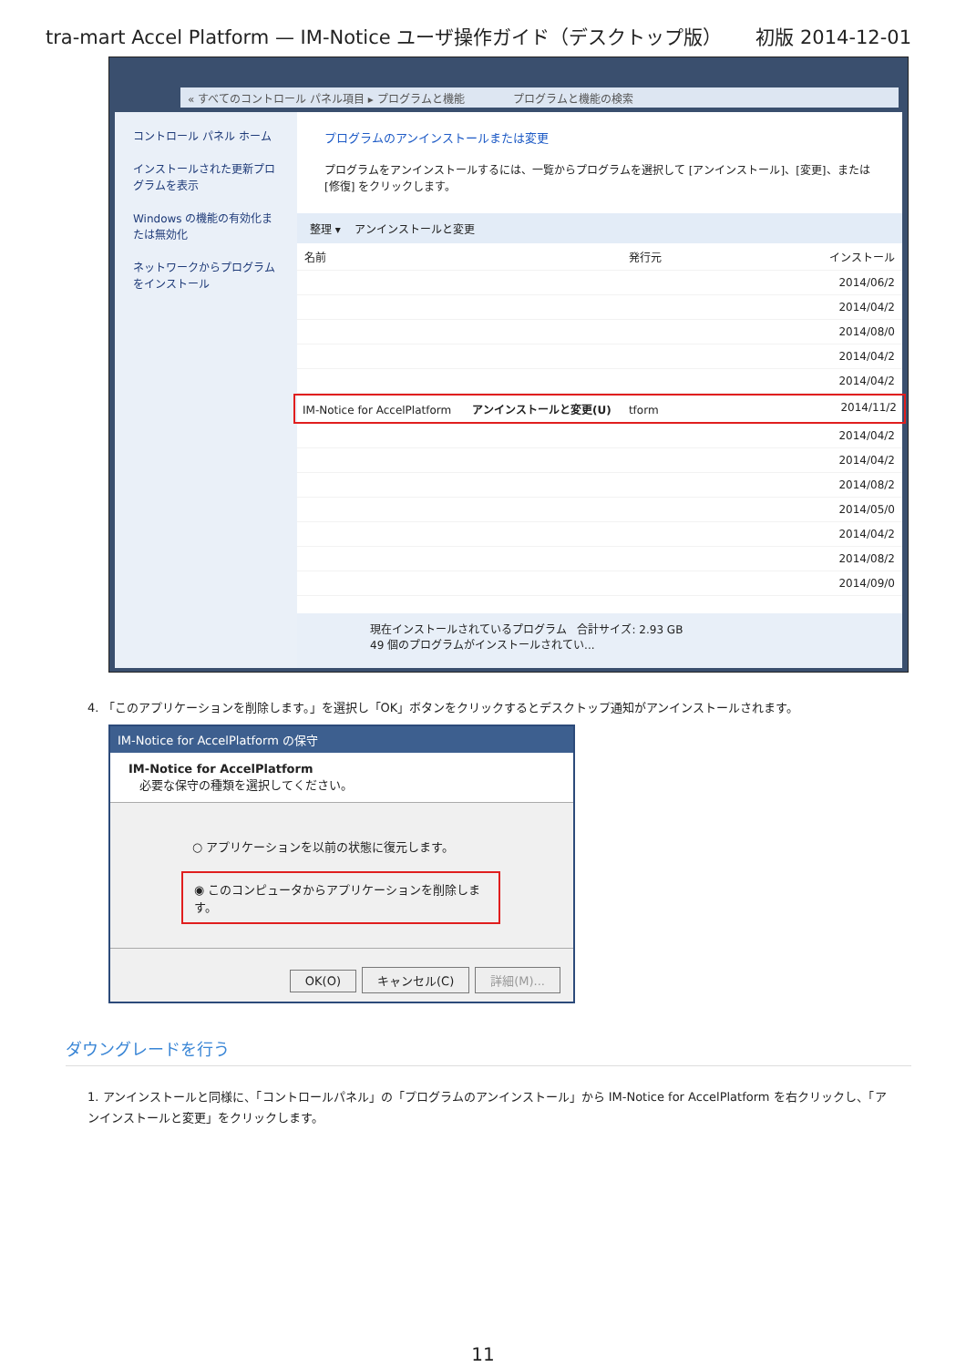tra-mart Accel Platform — IM-Notice ユーザ操作ガイド（デスクトップ版） 初版 2014-12-01
« すべてのコントロール パネル項目 ▸ プログラムと機能 プログラムと機能の検索
コントロール パネル ホーム
インストールされた更新プログラムを表示
Windows の機能の有効化または無効化
ネットワークからプログラムをインストール
プログラムのアンインストールまたは変更
プログラムをアンインストールするには、一覧からプログラムを選択して [アンインストール]、[変更]、または [修復] をクリックします。
整理 ▾ アンインストールと変更
名前 発行元 インストール
2014/06/2
2014/04/2
2014/08/0
2014/04/2
2014/04/2
IM-Notice for AccelPlatform アンインストールと変更(U) tform 2014/11/2
2014/04/2
2014/04/2
2014/08/2
2014/05/0
2014/04/2
2014/08/2
2014/09/0
現在インストールされているプログラム 合計サイズ: 2.93 GB
49 個のプログラムがインストールされてい...
4. 「このアプリケーションを削除します。」を選択し「OK」ボタンをクリックするとデスクトップ通知がアンインストールされます。
IM-Notice for AccelPlatform の保守
IM-Notice for AccelPlatform
必要な保守の種類を選択してください。
○ アプリケーションを以前の状態に復元します。
◉ このコンピュータからアプリケーションを削除します。
OK(O) キャンセル(C) 詳細(M)...
ダウングレードを行う
1. アンインストールと同様に、「コントロールパネル」の「プログラムのアンインストール」から IM-Notice for AccelPlatform を右クリックし、「アンインストールと変更」をクリックします。
11